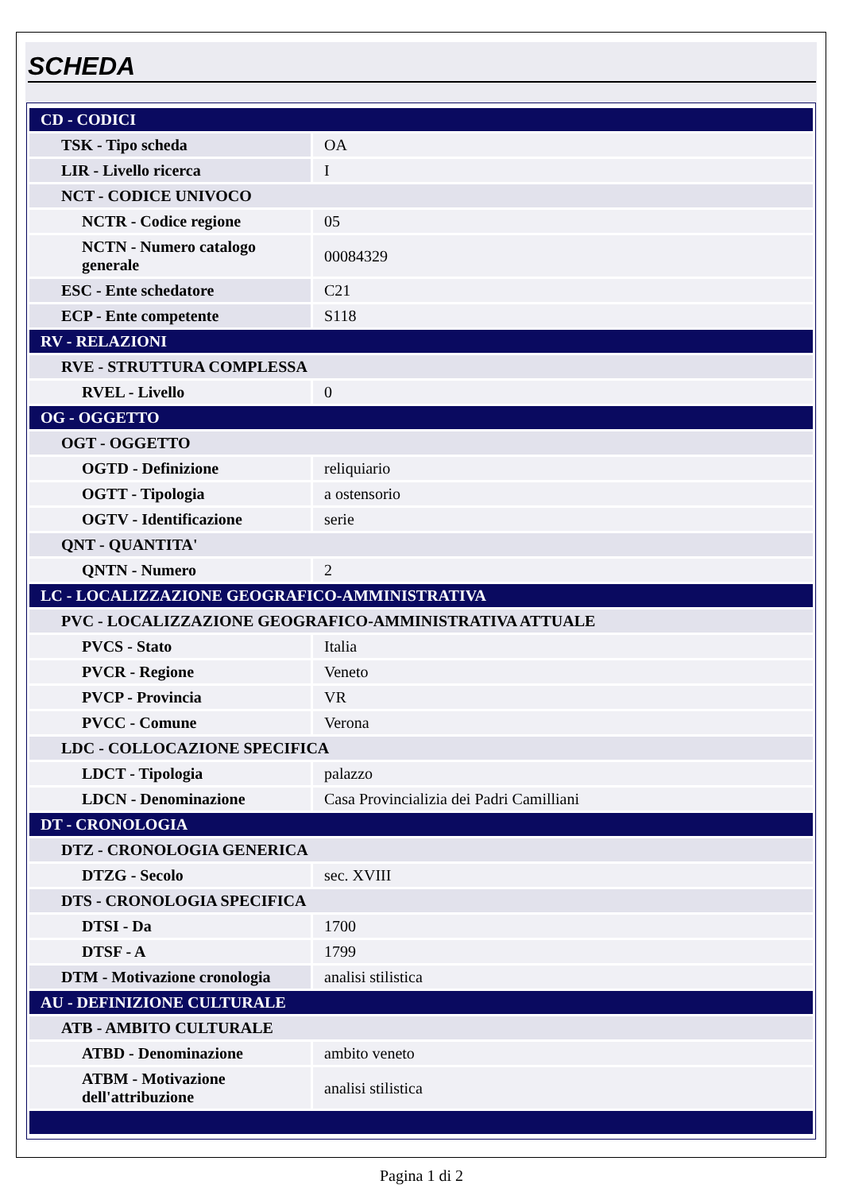SCHEDA
| CD - CODICI | |
| TSK - Tipo scheda | OA |
| LIR - Livello ricerca | I |
| NCT - CODICE UNIVOCO | |
| NCTR - Codice regione | 05 |
| NCTN - Numero catalogo generale | 00084329 |
| ESC - Ente schedatore | C21 |
| ECP - Ente competente | S118 |
| RV - RELAZIONI | |
| RVE - STRUTTURA COMPLESSA | |
| RVEL - Livello | 0 |
| OG - OGGETTO | |
| OGT - OGGETTO | |
| OGTD - Definizione | reliquiario |
| OGTT - Tipologia | a ostensorio |
| OGTV - Identificazione | serie |
| QNT - QUANTITA' | |
| QNTN - Numero | 2 |
| LC - LOCALIZZAZIONE GEOGRAFICO-AMMINISTRATIVA | |
| PVC - LOCALIZZAZIONE GEOGRAFICO-AMMINISTRATIVA ATTUALE | |
| PVCS - Stato | Italia |
| PVCR - Regione | Veneto |
| PVCP - Provincia | VR |
| PVCC - Comune | Verona |
| LDC - COLLOCAZIONE SPECIFICA | |
| LDCT - Tipologia | palazzo |
| LDCN - Denominazione | Casa Provincializia dei Padri Camilliani |
| DT - CRONOLOGIA | |
| DTZ - CRONOLOGIA GENERICA | |
| DTZG - Secolo | sec. XVIII |
| DTS - CRONOLOGIA SPECIFICA | |
| DTSI - Da | 1700 |
| DTSF - A | 1799 |
| DTM - Motivazione cronologia | analisi stilistica |
| AU - DEFINIZIONE CULTURALE | |
| ATB - AMBITO CULTURALE | |
| ATBD - Denominazione | ambito veneto |
| ATBM - Motivazione dell'attribuzione | analisi stilistica |
Pagina 1 di 2